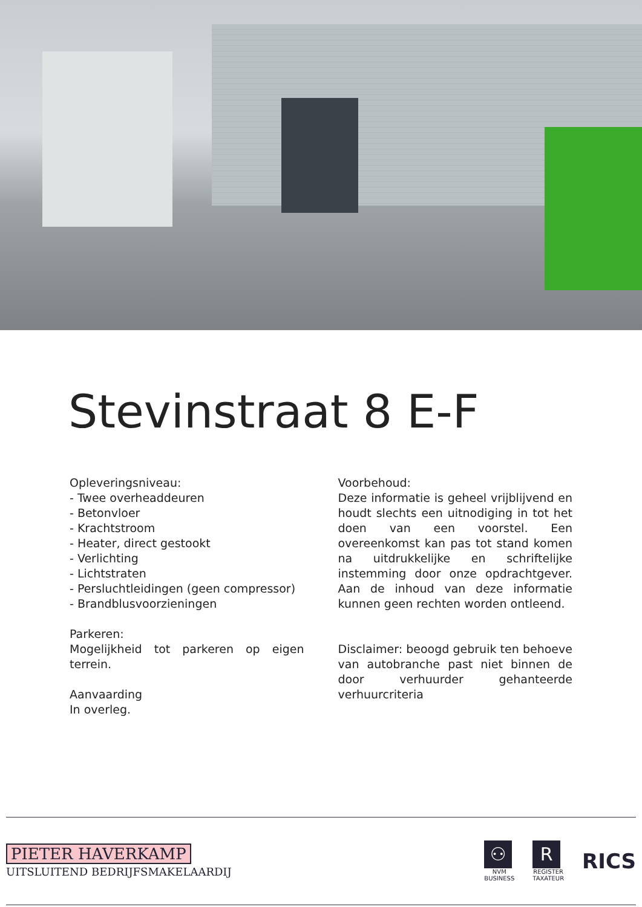Stevinstraat 8 E-F
Opleveringsniveau:
- Twee overheaddeuren
- Betonvloer
- Krachtstroom
- Heater, direct gestookt
- Verlichting
- Lichtstraten
- Persluchtleidingen (geen compressor)
- Brandblusvoorzieningen
Parkeren:
Mogelijkheid tot parkeren op eigen terrein.
Aanvaarding
In overleg.
Voorbehoud:
Deze informatie is geheel vrijblijvend en houdt slechts een uitnodiging in tot het doen van een voorstel. Een overeenkomst kan pas tot stand komen na uitdrukkelijke en schriftelijke instemming door onze opdrachtgever. Aan de inhoud van deze informatie kunnen geen rechten worden ontleend.
Disclaimer: beoogd gebruik ten behoeve van autobranche past niet binnen de door verhuurder gehanteerde verhuurcriteria
PIETER HAVERKAMP
UITSLUITEND BEDRIJFSMAKELAARDIJ
⚇
NVM
BUSINESS
R
REGISTER
TAXATEUR
RICS